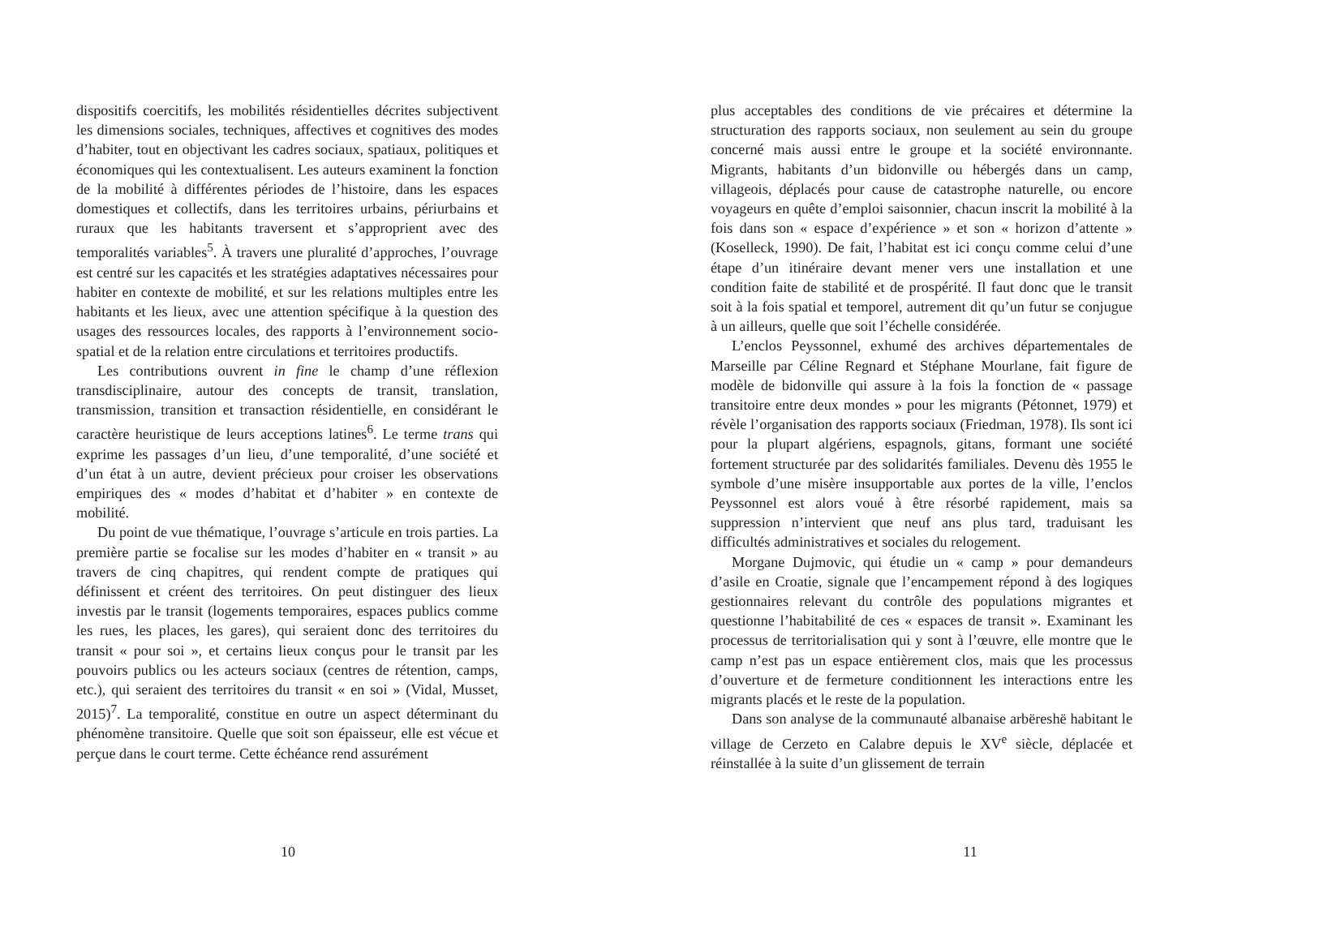dispositifs coercitifs, les mobilités résidentielles décrites subjectivent les dimensions sociales, techniques, affectives et cognitives des modes d’habiter, tout en objectivant les cadres sociaux, spatiaux, politiques et économiques qui les contextualisent. Les auteurs examinent la fonction de la mobilité à différentes périodes de l’histoire, dans les espaces domestiques et collectifs, dans les territoires urbains, périurbains et ruraux que les habitants traversent et s’approprient avec des temporalités variables<sup>5</sup>. À travers une pluralité d’approches, l’ouvrage est centré sur les capacités et les stratégies adaptatives nécessaires pour habiter en contexte de mobilité, et sur les relations multiples entre les habitants et les lieux, avec une attention spécifique à la question des usages des ressources locales, des rapports à l’environnement socio-spatial et de la relation entre circulations et territoires productifs.
Les contributions ouvrent in fine le champ d’une réflexion transdisciplinaire, autour des concepts de transit, translation, transmission, transition et transaction résidentielle, en considérant le caractère heuristique de leurs acceptions latines<sup>6</sup>. Le terme trans qui exprime les passages d’un lieu, d’une temporalité, d’une société et d’un état à un autre, devient précieux pour croiser les observations empiriques des « modes d’habitat et d’habiter » en contexte de mobilité.
Du point de vue thématique, l’ouvrage s’articule en trois parties. La première partie se focalise sur les modes d’habiter en « transit » au travers de cinq chapitres, qui rendent compte de pratiques qui définissent et créent des territoires. On peut distinguer des lieux investis par le transit (logements temporaires, espaces publics comme les rues, les places, les gares), qui seraient donc des territoires du transit « pour soi », et certains lieux conçus pour le transit par les pouvoirs publics ou les acteurs sociaux (centres de rétention, camps, etc.), qui seraient des territoires du transit « en soi » (Vidal, Musset, 2015)<sup>7</sup>. La temporalité, constitue en outre un aspect déterminant du phénomène transitoire. Quelle que soit son épaisseur, elle est vécue et perçue dans le court terme. Cette échéance rend assurément
10
plus acceptables des conditions de vie précaires et détermine la structuration des rapports sociaux, non seulement au sein du groupe concerné mais aussi entre le groupe et la société environnante. Migrants, habitants d’un bidonville ou hébergés dans un camp, villageois, déplacés pour cause de catastrophe naturelle, ou encore voyageurs en quête d’emploi saisonnier, chacun inscrit la mobilité à la fois dans son « espace d’expérience » et son « horizon d’attente » (Koselleck, 1990). De fait, l’habitat est ici conçu comme celui d’une étape d’un itinéraire devant mener vers une installation et une condition faite de stabilité et de prospérité. Il faut donc que le transit soit à la fois spatial et temporel, autrement dit qu’un futur se conjugue à un ailleurs, quelle que soit l’échelle considérée.
L’enclos Peyssonnel, exhumé des archives départementales de Marseille par Céline Regnard et Stéphane Mourlane, fait figure de modèle de bidonville qui assure à la fois la fonction de « passage transitoire entre deux mondes » pour les migrants (Pétonnet, 1979) et révèle l’organisation des rapports sociaux (Friedman, 1978). Ils sont ici pour la plupart algériens, espagnols, gitans, formant une société fortement structurée par des solidarités familiales. Devenu dès 1955 le symbole d’une misère insupportable aux portes de la ville, l’enclos Peyssonnel est alors voué à être résorbé rapidement, mais sa suppression n’intervient que neuf ans plus tard, traduisant les difficultés administratives et sociales du relogement.
Morgane Dujmovic, qui étudie un « camp » pour demandeurs d’asile en Croatie, signale que l’encampement répond à des logiques gestionnaires relevant du contrôle des populations migrantes et questionne l’habitabilité de ces « espaces de transit ». Examinant les processus de territorialisation qui y sont à l’œuvre, elle montre que le camp n’est pas un espace entièrement clos, mais que les processus d’ouverture et de fermeture conditionnent les interactions entre les migrants placés et le reste de la population.
Dans son analyse de la communauté albanaise arbëreshë habitant le village de Cerzeto en Calabre depuis le XV<sup>e</sup> siècle, déplacée et réinstallée à la suite d’un glissement de terrain
11